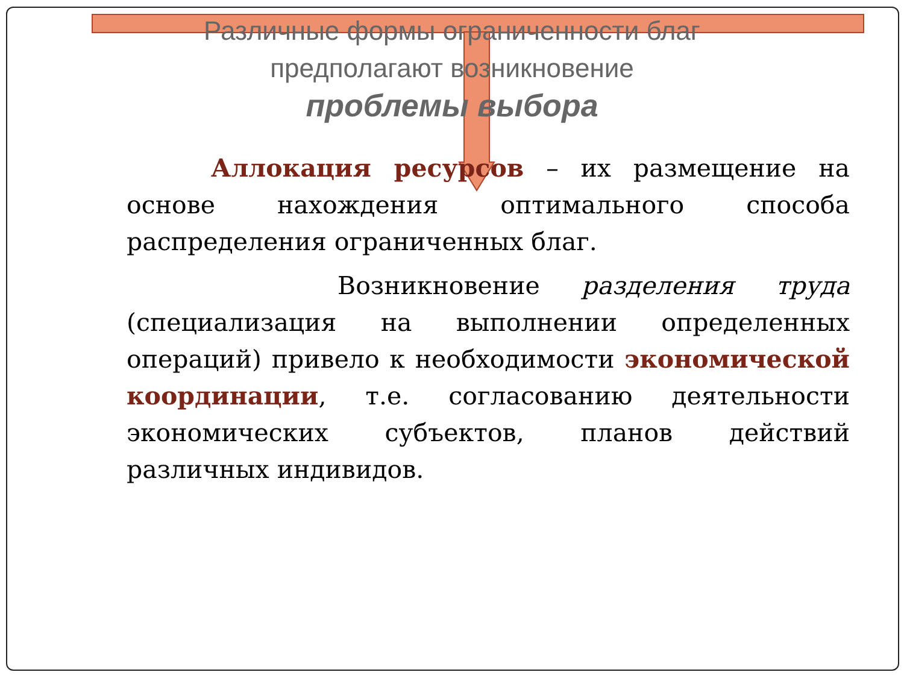Различные формы ограниченности благ
предполагают возникновение
проблемы выбора
Аллокация ресурсов – их размещение на основе нахождения оптимального способа распределения ограниченных благ.
Возникновение разделения труда (специализация на выполнении определенных операций) привело к необходимости экономической координации, т.е. согласованию деятельности экономических субъектов, планов действий различных индивидов.